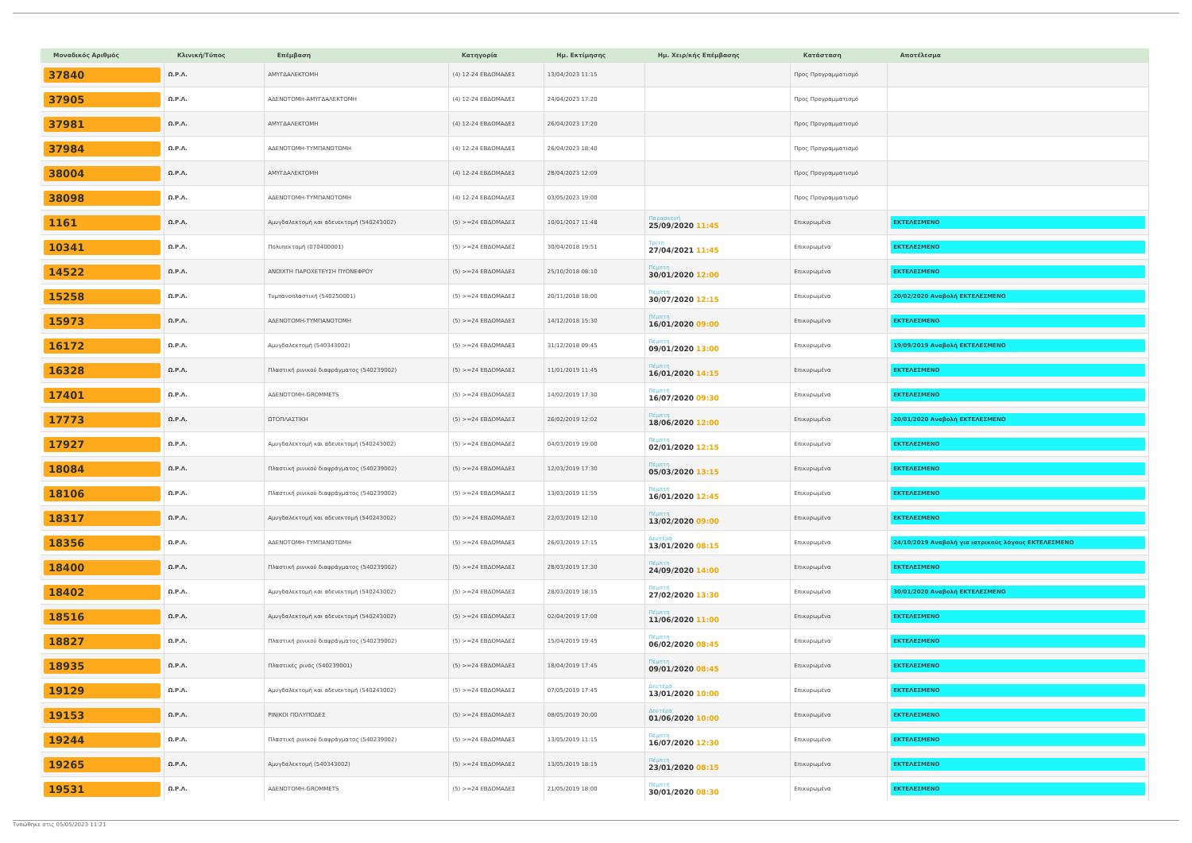| Μοναδικός Αριθμός | Κλινική/Τύπος | Επέμβαση | Κατηγορία | Ημ. Εκτίμησης | Ημ. Χειρ/κής Επέμβασης | Κατάσταση | Αποτέλεσμα |
| --- | --- | --- | --- | --- | --- | --- | --- |
| 37840 | Ω.Ρ.Λ. | ΑΜΥΓΔΑΛΕΚΤΟΜΗ | (4) 12-24 ΕΒΔΟΜΑΔΕΣ | 13/04/2023 11:15 | | Προς Προγραμματισμό | |
| 37905 | Ω.Ρ.Λ. | ΑΔΕΝΟΤΟΜΗ-ΑΜΥΓΔΑΛΕΚΤΟΜΗ | (4) 12-24 ΕΒΔΟΜΑΔΕΣ | 24/04/2023 17:20 | | Προς Προγραμματισμό | |
| 37981 | Ω.Ρ.Λ. | ΑΜΥΓΔΑΛΕΚΤΟΜΗ | (4) 12-24 ΕΒΔΟΜΑΔΕΣ | 26/04/2023 17:20 | | Προς Προγραμματισμό | |
| 37984 | Ω.Ρ.Λ. | ΑΔΕΝΟΤΟΜΗ-ΤΥΜΠΑΝΟΤΟΜΗ | (4) 12-24 ΕΒΔΟΜΑΔΕΣ | 26/04/2023 18:40 | | Προς Προγραμματισμό | |
| 38004 | Ω.Ρ.Λ. | ΑΜΥΓΔΑΛΕΚΤΟΜΗ | (4) 12-24 ΕΒΔΟΜΑΔΕΣ | 28/04/2023 12:09 | | Προς Προγραμματισμό | |
| 38098 | Ω.Ρ.Λ. | ΑΔΕΝΟΤΟΜΗ-ΤΥΜΠΑΝΟΤΟΜΗ | (4) 12-24 ΕΒΔΟΜΑΔΕΣ | 03/05/2023 19:00 | | Προς Προγραμματισμό | |
| 1161 | Ω.Ρ.Λ. | Αμυγδαλεκτομή και αδενεκτομή (540243002) | (5) >=24 ΕΒΔΟΜΑΔΕΣ | 10/01/2017 11:48 | Παρασκευή 25/09/2020 11:45 | Επικυρωμένα | ΕΚΤΕΛΕΣΜΕΝΟ |
| 10341 | Ω.Ρ.Λ. | Πολυπεκτομή (070400001) | (5) >=24 ΕΒΔΟΜΑΔΕΣ | 30/04/2018 19:51 | Τρίτη 27/04/2021 11:45 | Επικυρωμένα | ΕΚΤΕΛΕΣΜΕΝΟ |
| 14522 | Ω.Ρ.Λ. | ΑΝΟΙΧΤΗ ΠΑΡΟΧΕΤΕΥΣΗ ΠΥΟΝΕΦΡΟΥ | (5) >=24 ΕΒΔΟΜΑΔΕΣ | 25/10/2018 08:10 | Πέμπτη 30/01/2020 12:00 | Επικυρωμένα | ΕΚΤΕΛΕΣΜΕΝΟ |
| 15258 | Ω.Ρ.Λ. | Τυμπανοπλαστική (540250001) | (5) >=24 ΕΒΔΟΜΑΔΕΣ | 20/11/2018 18:00 | Πέμπτη 30/07/2020 12:15 | Επικυρωμένα | 20/02/2020 Αναβολή ΕΚΤΕΛΕΣΜΕΝΟ |
| 15973 | Ω.Ρ.Λ. | ΑΔΕΝΟΤΟΜΗ-ΤΥΜΠΑΝΟΤΟΜΗ | (5) >=24 ΕΒΔΟΜΑΔΕΣ | 14/12/2018 15:30 | Πέμπτη 16/01/2020 09:00 | Επικυρωμένα | ΕΚΤΕΛΕΣΜΕΝΟ |
| 16172 | Ω.Ρ.Λ. | Αμυγδαλεκτομή (540343002) | (5) >=24 ΕΒΔΟΜΑΔΕΣ | 31/12/2018 09:45 | Πέμπτη 09/01/2020 13:00 | Επικυρωμένα | 19/09/2019 Αναβολή ΕΚΤΕΛΕΣΜΕΝΟ |
| 16328 | Ω.Ρ.Λ. | Πλαστική ρινικού διαφράγματος (540239002) | (5) >=24 ΕΒΔΟΜΑΔΕΣ | 11/01/2019 11:45 | Πέμπτη 16/01/2020 14:15 | Επικυρωμένα | ΕΚΤΕΛΕΣΜΕΝΟ |
| 17401 | Ω.Ρ.Λ. | ΑΔΕΝΟΤΟΜΗ-GROMMETS | (5) >=24 ΕΒΔΟΜΑΔΕΣ | 14/02/2019 17:30 | Πέμπτη 16/07/2020 09:30 | Επικυρωμένα | ΕΚΤΕΛΕΣΜΕΝΟ |
| 17773 | Ω.Ρ.Λ. | ΩΤΟΠΛΑΣΤΙΚΗ | (5) >=24 ΕΒΔΟΜΑΔΕΣ | 26/02/2019 12:02 | Πέμπτη 18/06/2020 12:00 | Επικυρωμένα | 20/01/2020 Αναβολή ΕΚΤΕΛΕΣΜΕΝΟ |
| 17927 | Ω.Ρ.Λ. | Αμυγδαλεκτομή και αδενεκτομή (540243002) | (5) >=24 ΕΒΔΟΜΑΔΕΣ | 04/03/2019 19:00 | Πέμπτη 02/01/2020 12:15 | Επικυρωμένα | ΕΚΤΕΛΕΣΜΕΝΟ |
| 18084 | Ω.Ρ.Λ. | Πλαστική ρινικού διαφράγματος (540239002) | (5) >=24 ΕΒΔΟΜΑΔΕΣ | 12/03/2019 17:30 | Πέμπτη 05/03/2020 13:15 | Επικυρωμένα | ΕΚΤΕΛΕΣΜΕΝΟ |
| 18106 | Ω.Ρ.Λ. | Πλαστική ρινικού διαφράγματος (540239002) | (5) >=24 ΕΒΔΟΜΑΔΕΣ | 13/03/2019 11:55 | Πέμπτη 16/01/2020 12:45 | Επικυρωμένα | ΕΚΤΕΛΕΣΜΕΝΟ |
| 18317 | Ω.Ρ.Λ. | Αμυγδαλεκτομή και αδενεκτομή (540243002) | (5) >=24 ΕΒΔΟΜΑΔΕΣ | 22/03/2019 12:10 | Πέμπτη 13/02/2020 09:00 | Επικυρωμένα | ΕΚΤΕΛΕΣΜΕΝΟ |
| 18356 | Ω.Ρ.Λ. | ΑΔΕΝΟΤΟΜΗ-ΤΥΜΠΑΝΟΤΟΜΗ | (5) >=24 ΕΒΔΟΜΑΔΕΣ | 26/03/2019 17:15 | Δευτέρα 13/01/2020 08:15 | Επικυρωμένα | 24/10/2019 Αναβολή για ιατρικούς λόγους ΕΚΤΕΛΕΣΜΕΝΟ |
| 18400 | Ω.Ρ.Λ. | Πλαστική ρινικού διαφράγματος (540239002) | (5) >=24 ΕΒΔΟΜΑΔΕΣ | 28/03/2019 17:30 | Πέμπτη 24/09/2020 14:00 | Επικυρωμένα | ΕΚΤΕΛΕΣΜΕΝΟ |
| 18402 | Ω.Ρ.Λ. | Αμυγδαλεκτομή και αδενεκτομή (540243002) | (5) >=24 ΕΒΔΟΜΑΔΕΣ | 28/03/2019 18:15 | Πέμπτη 27/02/2020 13:30 | Επικυρωμένα | 30/01/2020 Αναβολή ΕΚΤΕΛΕΣΜΕΝΟ |
| 18516 | Ω.Ρ.Λ. | Αμυγδαλεκτομή και αδενεκτομή (540243002) | (5) >=24 ΕΒΔΟΜΑΔΕΣ | 02/04/2019 17:00 | Πέμπτη 11/06/2020 11:00 | Επικυρωμένα | ΕΚΤΕΛΕΣΜΕΝΟ |
| 18827 | Ω.Ρ.Λ. | Πλαστική ρινικού διαφράγματος (540239002) | (5) >=24 ΕΒΔΟΜΑΔΕΣ | 15/04/2019 19:45 | Πέμπτη 06/02/2020 08:45 | Επικυρωμένα | ΕΚΤΕΛΕΣΜΕΝΟ |
| 18935 | Ω.Ρ.Λ. | Πλαστικές ρινός (540239001) | (5) >=24 ΕΒΔΟΜΑΔΕΣ | 18/04/2019 17:45 | Πέμπτη 09/01/2020 08:45 | Επικυρωμένα | ΕΚΤΕΛΕΣΜΕΝΟ |
| 19129 | Ω.Ρ.Λ. | Αμυγδαλεκτομή και αδενεκτομή (540243002) | (5) >=24 ΕΒΔΟΜΑΔΕΣ | 07/05/2019 17:45 | Δευτέρα 13/01/2020 10:00 | Επικυρωμένα | ΕΚΤΕΛΕΣΜΕΝΟ |
| 19153 | Ω.Ρ.Λ. | ΡΙΝΙΚΟΙ ΠΟΛΥΠΟΔΕΣ | (5) >=24 ΕΒΔΟΜΑΔΕΣ | 08/05/2019 20:00 | Δευτέρα 01/06/2020 10:00 | Επικυρωμένα | ΕΚΤΕΛΕΣΜΕΝΟ |
| 19244 | Ω.Ρ.Λ. | Πλαστική ρινικού διαφράγματος (540239002) | (5) >=24 ΕΒΔΟΜΑΔΕΣ | 13/05/2019 11:15 | Πέμπτη 16/07/2020 12:30 | Επικυρωμένα | ΕΚΤΕΛΕΣΜΕΝΟ |
| 19265 | Ω.Ρ.Λ. | Αμυγδαλεκτομή (540343002) | (5) >=24 ΕΒΔΟΜΑΔΕΣ | 13/05/2019 18:15 | Πέμπτη 23/01/2020 08:15 | Επικυρωμένα | ΕΚΤΕΛΕΣΜΕΝΟ |
| 19531 | Ω.Ρ.Λ. | ΑΔΕΝΟΤΟΜΗ-GROMMETS | (5) >=24 ΕΒΔΟΜΑΔΕΣ | 21/05/2019 18:00 | Πέμπτη 30/01/2020 08:30 | Επικυρωμένα | ΕΚΤΕΛΕΣΜΕΝΟ |
Τυπώθηκε στις 05/05/2023 11:21